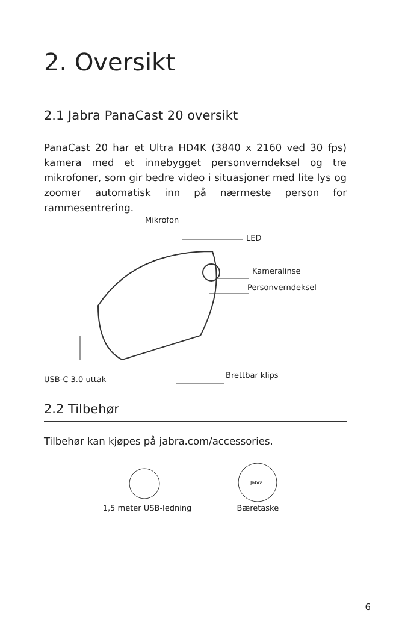2. Oversikt
2.1 Jabra PanaCast 20 oversikt
PanaCast 20 har et Ultra HD4K (3840 x 2160 ved 30 fps) kamera med et innebygget personverndeksel og tre mikrofoner, som gir bedre video i situasjoner med lite lys og zoomer automatisk inn på nærmeste person for rammesentrering.
Mikrofon
LED
Kameralinse
Personverndeksel
Brettbar klips USB-C 3.0 uttak
2.2 Tilbehør
Tilbehør kan kjøpes på jabra.com/accessories.
1,5 meter USB-ledning
Jabra
Bæretaske
6